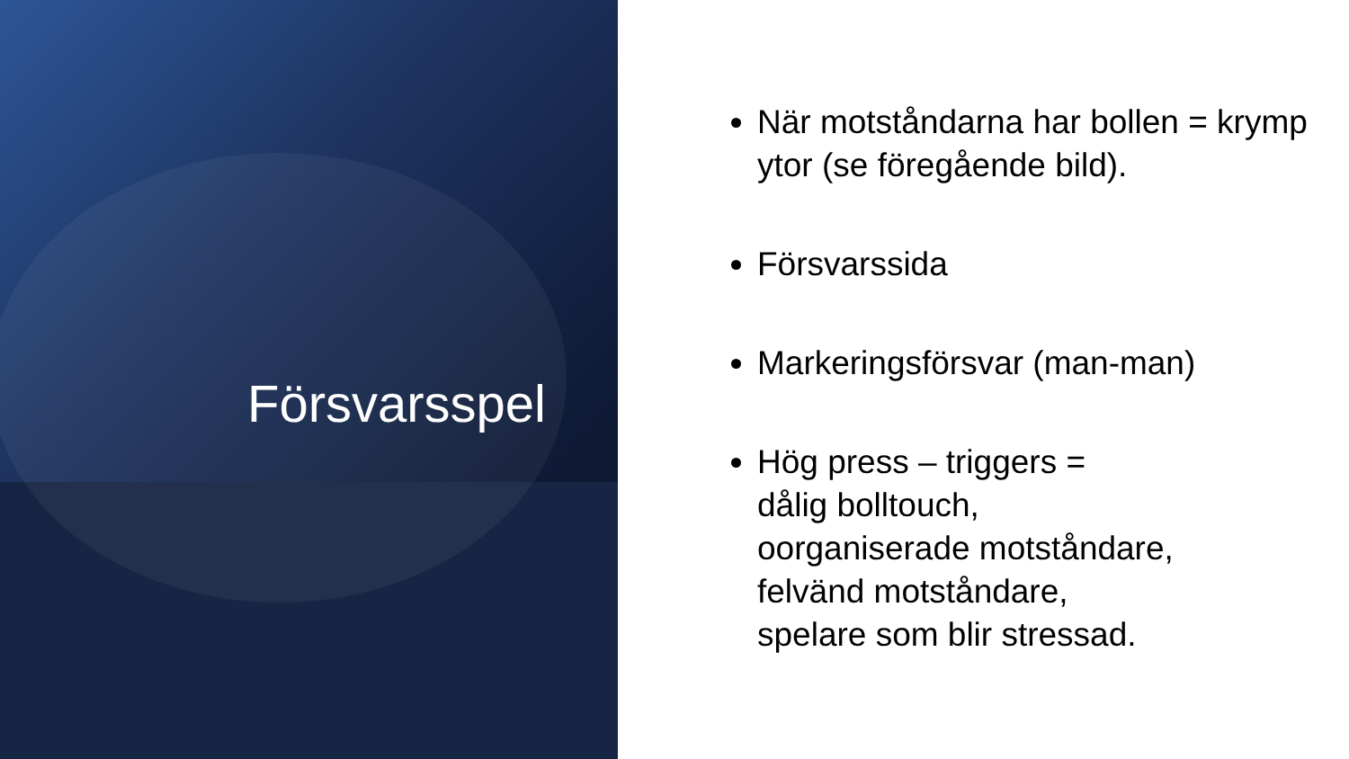Försvarsspel
När motståndarna har bollen = krymp ytor (se föregående bild).
Försvarssida
Markeringsförsvar (man-man)
Hög press – triggers =
dålig bolltouch,
oorganiserade motståndare,
felvänd motståndare,
spelare som blir stressad.